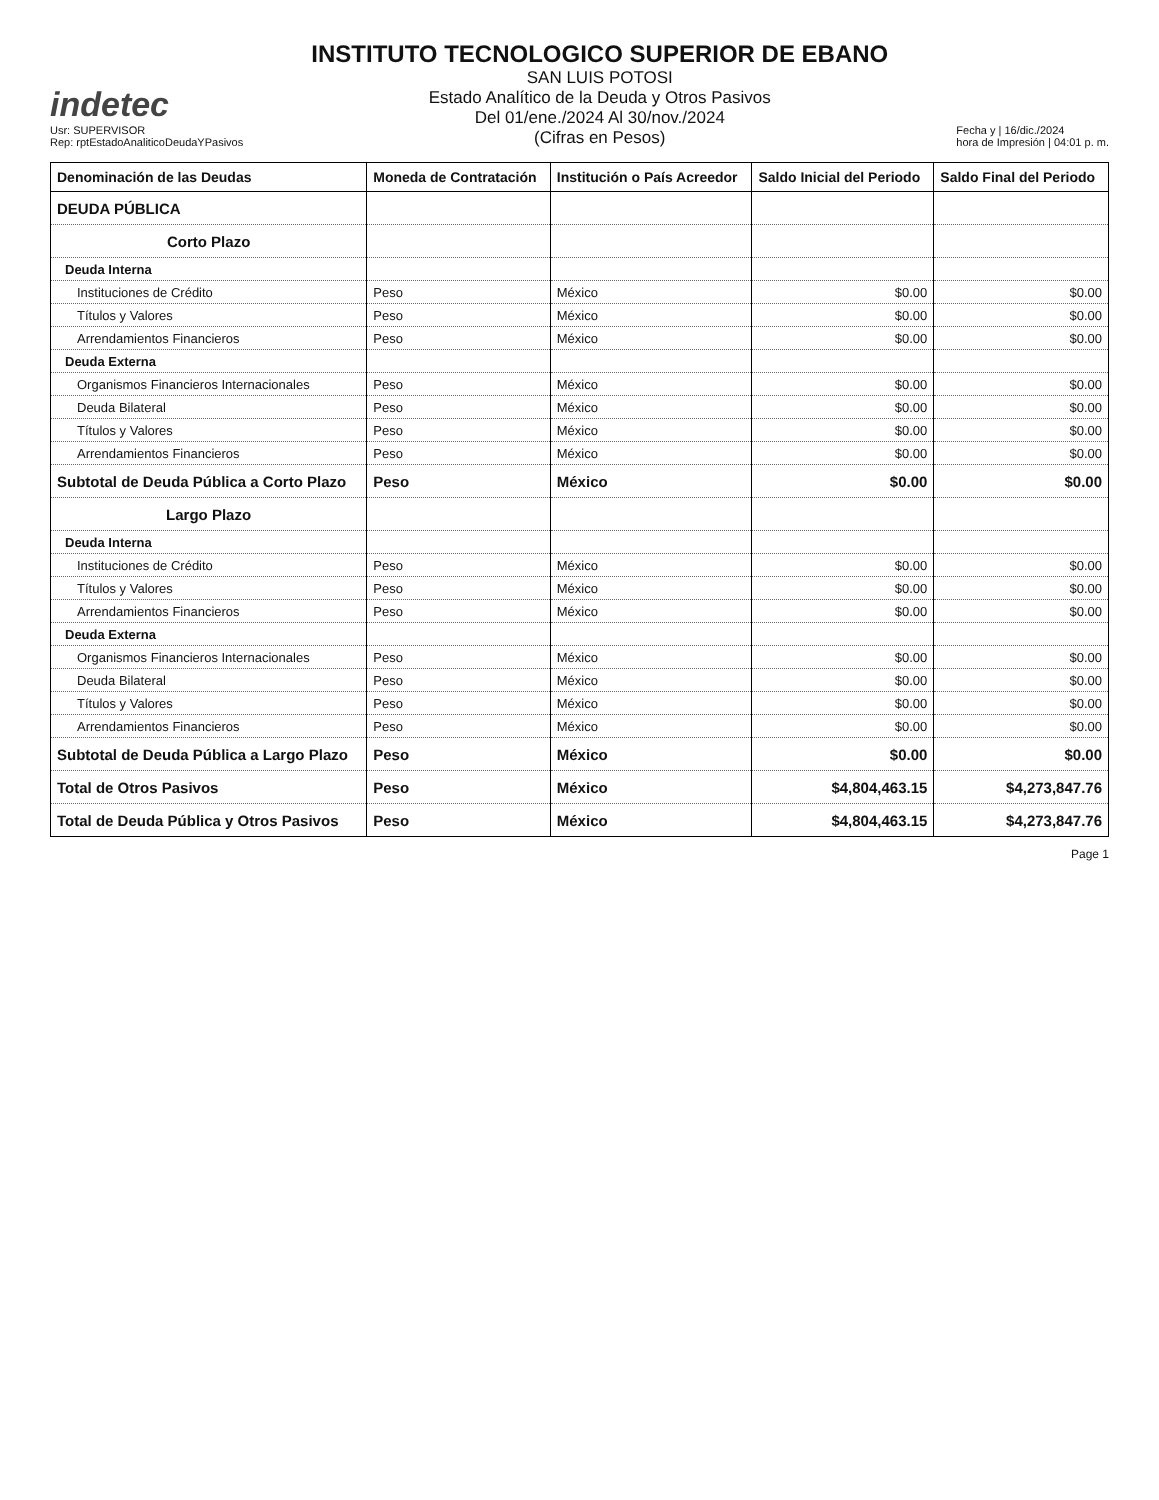indetec
Usr: SUPERVISOR
Rep: rptEstadoAnaliticoDeudaYPasivos
INSTITUTO TECNOLOGICO SUPERIOR DE EBANO
SAN LUIS POTOSI
Estado Analítico de la Deuda y Otros Pasivos
Del 01/ene./2024 Al 30/nov./2024
(Cifras en Pesos)
Fecha y | 16/dic./2024
hora de Impresión | 04:01 p. m.
| Denominación de las Deudas | Moneda de Contratación | Institución o País Acreedor | Saldo Inicial del Periodo | Saldo Final del Periodo |
| --- | --- | --- | --- | --- |
| DEUDA PÚBLICA | | | | |
| Corto Plazo | | | | |
| Deuda Interna | | | | |
| Instituciones de Crédito | Peso | México | $0.00 | $0.00 |
| Títulos y Valores | Peso | México | $0.00 | $0.00 |
| Arrendamientos Financieros | Peso | México | $0.00 | $0.00 |
| Deuda Externa | | | | |
| Organismos Financieros Internacionales | Peso | México | $0.00 | $0.00 |
| Deuda Bilateral | Peso | México | $0.00 | $0.00 |
| Títulos y Valores | Peso | México | $0.00 | $0.00 |
| Arrendamientos Financieros | Peso | México | $0.00 | $0.00 |
| Subtotal de Deuda Pública a Corto Plazo | Peso | México | $0.00 | $0.00 |
| Largo Plazo | | | | |
| Deuda Interna | | | | |
| Instituciones de Crédito | Peso | México | $0.00 | $0.00 |
| Títulos y Valores | Peso | México | $0.00 | $0.00 |
| Arrendamientos Financieros | Peso | México | $0.00 | $0.00 |
| Deuda Externa | | | | |
| Organismos Financieros Internacionales | Peso | México | $0.00 | $0.00 |
| Deuda Bilateral | Peso | México | $0.00 | $0.00 |
| Títulos y Valores | Peso | México | $0.00 | $0.00 |
| Arrendamientos Financieros | Peso | México | $0.00 | $0.00 |
| Subtotal de Deuda Pública a Largo Plazo | Peso | México | $0.00 | $0.00 |
| Total de Otros Pasivos | Peso | México | $4,804,463.15 | $4,273,847.76 |
| Total de Deuda Pública y Otros Pasivos | Peso | México | $4,804,463.15 | $4,273,847.76 |
Page 1